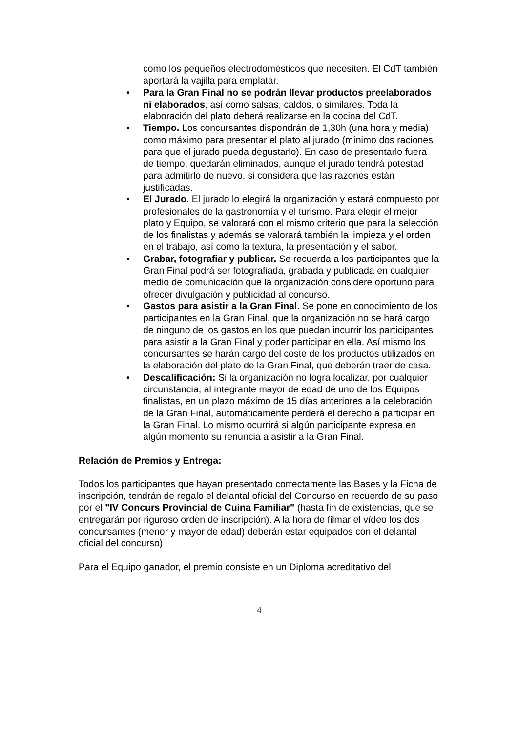como los pequeños electrodomésticos que necesiten. El CdT también aportará la vajilla para emplatar.
• Para la Gran Final no se podrán llevar productos preelaborados ni elaborados, así como salsas, caldos, o similares. Toda la elaboración del plato deberá realizarse en la cocina del CdT.
• Tiempo. Los concursantes dispondrán de 1,30h (una hora y media) como máximo para presentar el plato al jurado (mínimo dos raciones para que el jurado pueda degustarlo). En caso de presentarlo fuera de tiempo, quedarán eliminados, aunque el jurado tendrá potestad para admitirlo de nuevo, si considera que las razones están justificadas.
• El Jurado. El jurado lo elegirá la organización y estará compuesto por profesionales de la gastronomía y el turismo. Para elegir el mejor plato y Equipo, se valorará con el mismo criterio que para la selección de los finalistas y además se valorará también la limpieza y el orden en el trabajo, así como la textura, la presentación y el sabor.
• Grabar, fotografiar y publicar. Se recuerda a los participantes que la Gran Final podrá ser fotografiada, grabada y publicada en cualquier medio de comunicación que la organización considere oportuno para ofrecer divulgación y publicidad al concurso.
• Gastos para asistir a la Gran Final. Se pone en conocimiento de los participantes en la Gran Final, que la organización no se hará cargo de ninguno de los gastos en los que puedan incurrir los participantes para asistir a la Gran Final y poder participar en ella. Así mismo los concursantes se harán cargo del coste de los productos utilizados en la elaboración del plato de la Gran Final, que deberán traer de casa.
• Descalificación: Si la organización no logra localizar, por cualquier circunstancia, al integrante mayor de edad de uno de los Equipos finalistas, en un plazo máximo de 15 días anteriores a la celebración de la Gran Final, automáticamente perderá el derecho a participar en la Gran Final. Lo mismo ocurrirá si algún participante expresa en algún momento su renuncia a asistir a la Gran Final.
Relación de Premios y Entrega:
Todos los participantes que hayan presentado correctamente las Bases y la Ficha de inscripción, tendrán de regalo el delantal oficial del Concurso en recuerdo de su paso por el "IV Concurs Provincial de Cuina Familiar" (hasta fin de existencias, que se entregarán por riguroso orden de inscripción). A la hora de filmar el vídeo los dos concursantes (menor y mayor de edad) deberán estar equipados con el delantal oficial del concurso)
Para el Equipo ganador, el premio consiste en un Diploma acreditativo del
4